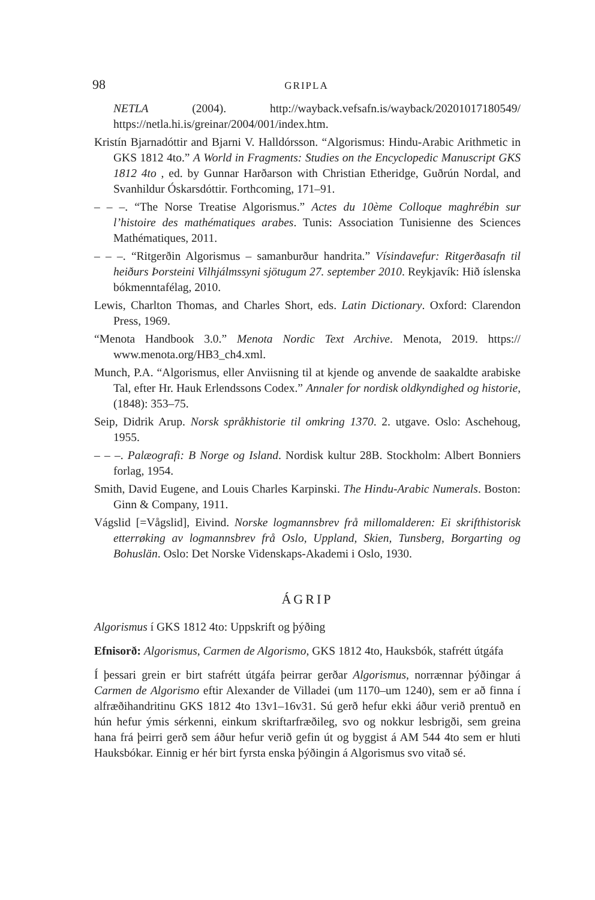98 GRIPLA
NETLA (2004). http://wayback.vefsafn.is/wayback/20201017180549/ https://netla.hi.is/greinar/2004/001/index.htm.
Kristín Bjarnadóttir and Bjarni V. Halldórsson. “Algorismus: Hindu-Arabic Arithmetic in GKS 1812 4to.” A World in Fragments: Studies on the Encyclopedic Manuscript GKS 1812 4to , ed. by Gunnar Harðarson with Christian Etheridge, Guðrún Nordal, and Svanhildur Óskarsdóttir. Forthcoming, 171–91.
– – –. “The Norse Treatise Algorismus.” Actes du 10ème Colloque maghrébin sur l’histoire des mathématiques arabes. Tunis: Association Tunisienne des Sciences Mathématiques, 2011.
– – –. “Ritgerðin Algorismus – samanburður handrita.” Vísindavefur: Ritgerðasafn til heiðurs Þorsteini Vilhjálmssyni sjötugum 27. september 2010. Reykjavík: Hið íslenska bókmenntafélag, 2010.
Lewis, Charlton Thomas, and Charles Short, eds. Latin Dictionary. Oxford: Clarendon Press, 1969.
“Menota Handbook 3.0.” Menota Nordic Text Archive. Menota, 2019. https:// www.menota.org/HB3_ch4.xml.
Munch, P.A. “Algorismus, eller Anviisning til at kjende og anvende de saakaldte arabiske Tal, efter Hr. Hauk Erlendssons Codex.” Annaler for nordisk oldkyndighed og historie, (1848): 353–75.
Seip, Didrik Arup. Norsk språkhistorie til omkring 1370. 2. utgave. Oslo: Aschehoug, 1955.
– – –. Palæografi: B Norge og Island. Nordisk kultur 28B. Stockholm: Albert Bonniers forlag, 1954.
Smith, David Eugene, and Louis Charles Karpinski. The Hindu-Arabic Numerals. Boston: Ginn & Company, 1911.
Vágslid [=Vågslid], Eivind. Norske logmannsbrev frå millomalderen: Ei skrifthistorisk etterrøking av logmannsbrev frå Oslo, Uppland, Skien, Tunsberg, Borgarting og Bohuslän. Oslo: Det Norske Videnskaps-Akademi i Oslo, 1930.
ÁGRIP
Algorismus í GKS 1812 4to: Uppskrift og þýðing
Efnisorð: Algorismus, Carmen de Algorismo, GKS 1812 4to, Hauksbók, stafrétt útgáfa
Í þessari grein er birt stafrétt útgáfa þeirrar gerðar Algorismus, norrænnar þýðingar á Carmen de Algorismo eftir Alexander de Villadei (um 1170–um 1240), sem er að finna í alfræðihandritinu GKS 1812 4to 13v1–16v31. Sú gerð hefur ekki áður verið prentuð en hún hefur ýmis sérkenni, einkum skriftarfræðileg, svo og nokkur lesbrigði, sem greina hana frá þeirri gerð sem áður hefur verið gefin út og byggist á AM 544 4to sem er hluti Hauksbókar. Einnig er hér birt fyrsta enska þýðingin á Algorismus svo vitað sé.